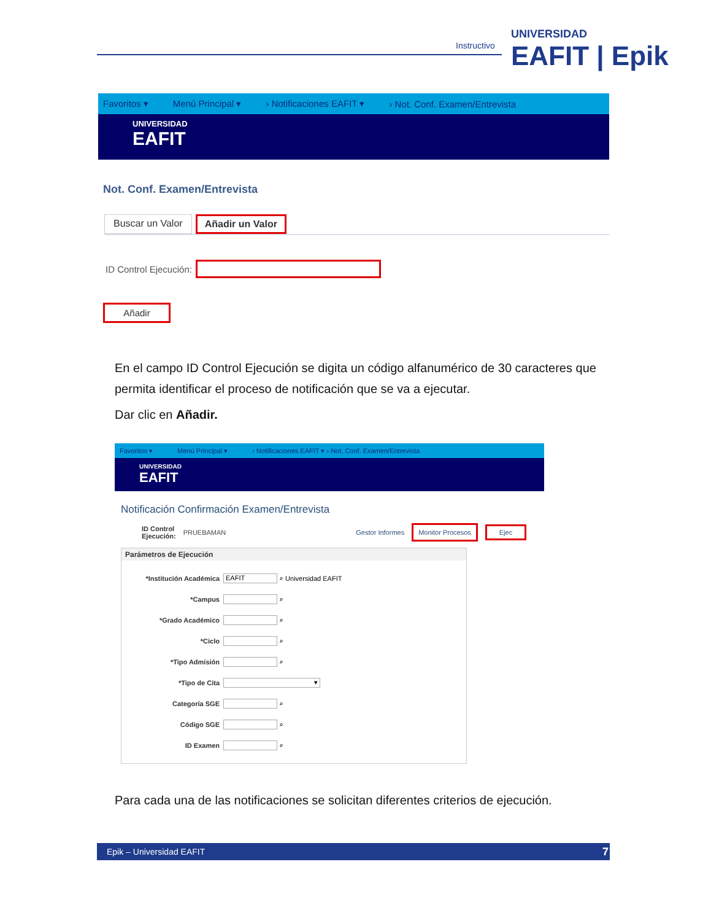Instructivo UNIVERSIDAD
EAFIT | Epik
Favoritos ▾ Menú Principal ▾ › Notificaciones EAFIT ▾ › Not. Conf. Examen/Entrevista
UNIVERSIDAD
EAFIT
Not. Conf. Examen/Entrevista
Buscar un Valor Añadir un Valor
ID Control Ejecución:
Añadir
En el campo ID Control Ejecución se digita un código alfanumérico de 30 caracteres que permita identificar el proceso de notificación que se va a ejecutar.
Dar clic en Añadir.
Favoritos ▾ Menú Principal ▾ › Notificaciones EAFIT ▾ › Not. Conf. Examen/Entrevista
UNIVERSIDAD
EAFIT
Notificación Confirmación Examen/Entrevista
ID Control
Ejecución: PRUEBAMAN Gestor Informes Monitor Procesos Ejec
Parámetros de Ejecución
*Institución Académica EAFIT ⌕ Universidad EAFIT
*Campus ⌕
*Grado Académico ⌕
*Ciclo ⌕
*Tipo Admisión ⌕
*Tipo de Cita ▾
Categoría SGE ⌕
Código SGE ⌕
ID Examen ⌕
Para cada una de las notificaciones se solicitan diferentes criterios de ejecución.
Epik – Universidad EAFIT 7